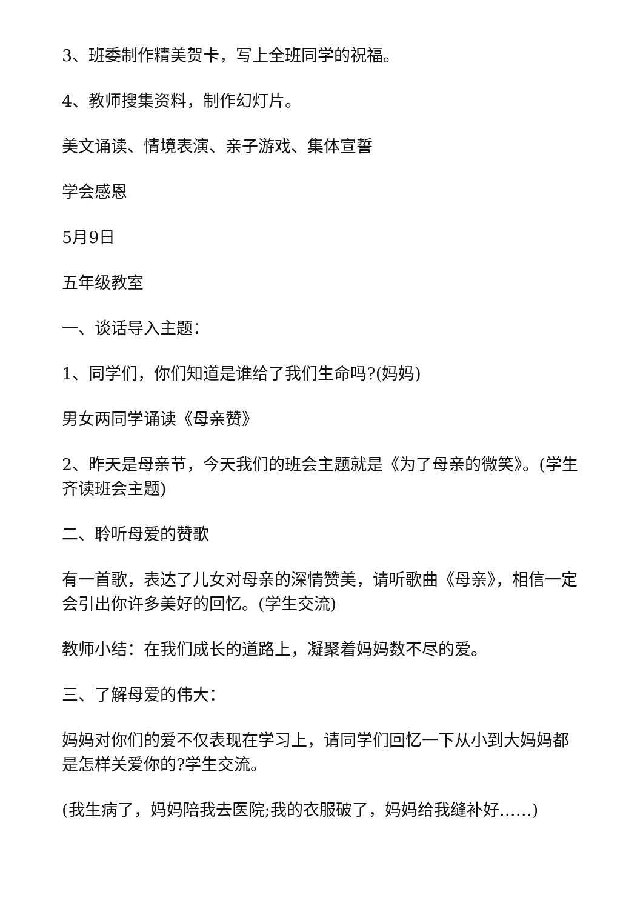3、班委制作精美贺卡，写上全班同学的祝福。
4、教师搜集资料，制作幻灯片。
美文诵读、情境表演、亲子游戏、集体宣誓
学会感恩
5月9日
五年级教室
一、谈话导入主题：
1、同学们，你们知道是谁给了我们生命吗?(妈妈)
男女两同学诵读《母亲赞》
2、昨天是母亲节，今天我们的班会主题就是《为了母亲的微笑》。(学生齐读班会主题)
二、聆听母爱的赞歌
有一首歌，表达了儿女对母亲的深情赞美，请听歌曲《母亲》，相信一定会引出你许多美好的回忆。(学生交流)
教师小结：在我们成长的道路上，凝聚着妈妈数不尽的爱。
三、了解母爱的伟大：
妈妈对你们的爱不仅表现在学习上，请同学们回忆一下从小到大妈妈都是怎样关爱你的?学生交流。
(我生病了，妈妈陪我去医院;我的衣服破了，妈妈给我缝补好……)